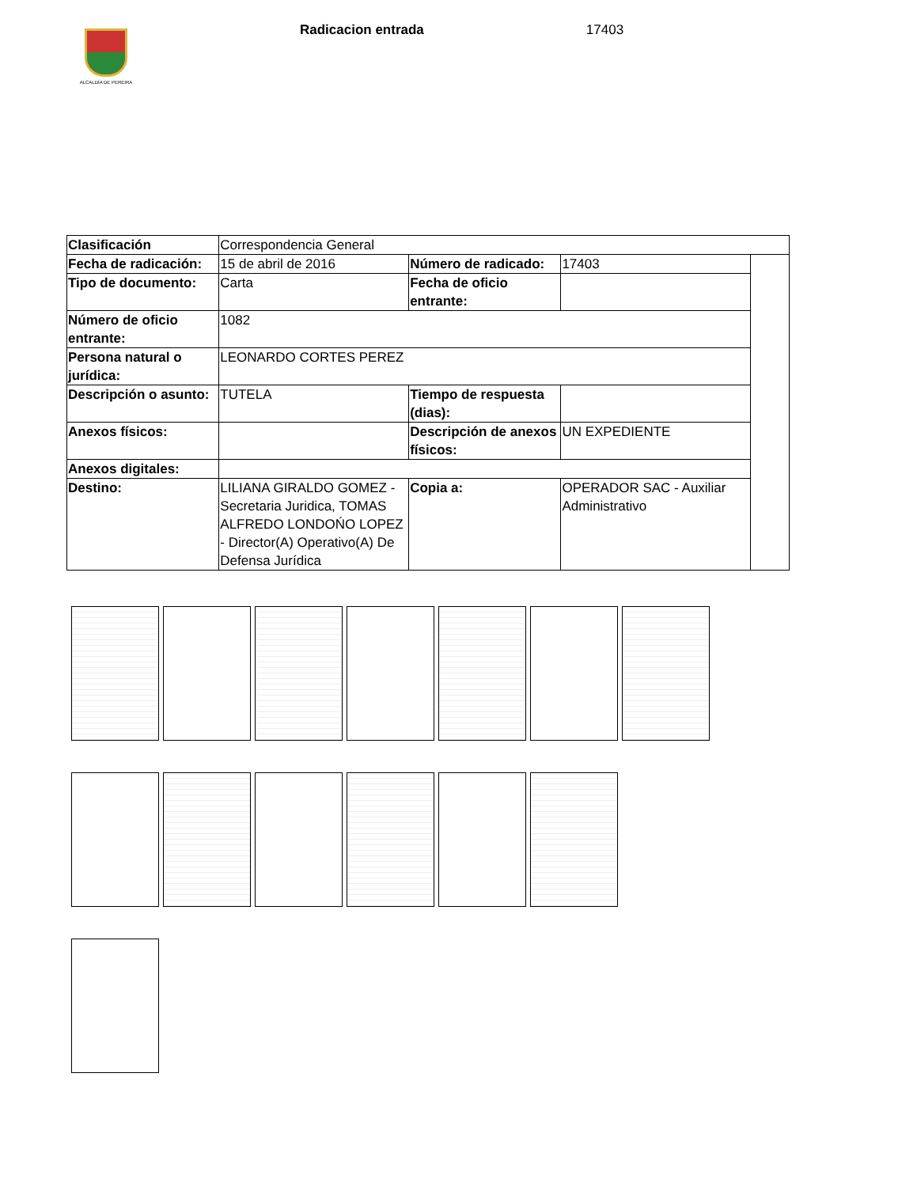ALCALDÍA DE PEREIRA
Radicacion entrada 17403
| Clasificación | Correspondencia General | | | |
| Fecha de radicación: | 15 de abril de 2016 | Número de radicado: | 17403 | |
| Tipo de documento: | Carta | Fecha de oficio entrante: | | |
| Número de oficio entrante: | 1082 | | | |
| Persona natural o jurídica: | LEONARDO CORTES PEREZ | | | |
| Descripción o asunto: | TUTELA | Tiempo de respuesta (dias): | | |
| Anexos físicos: | | Descripción de anexos físicos: | UN EXPEDIENTE | |
| Anexos digitales: | | | | |
| Destino: | LILIANA GIRALDO GOMEZ - Secretaria Juridica, TOMAS ALFREDO LONDOŃO LOPEZ - Director(A) Operativo(A) De Defensa Jurídica | Copia a: | OPERADOR SAC - Auxiliar Administrativo | |